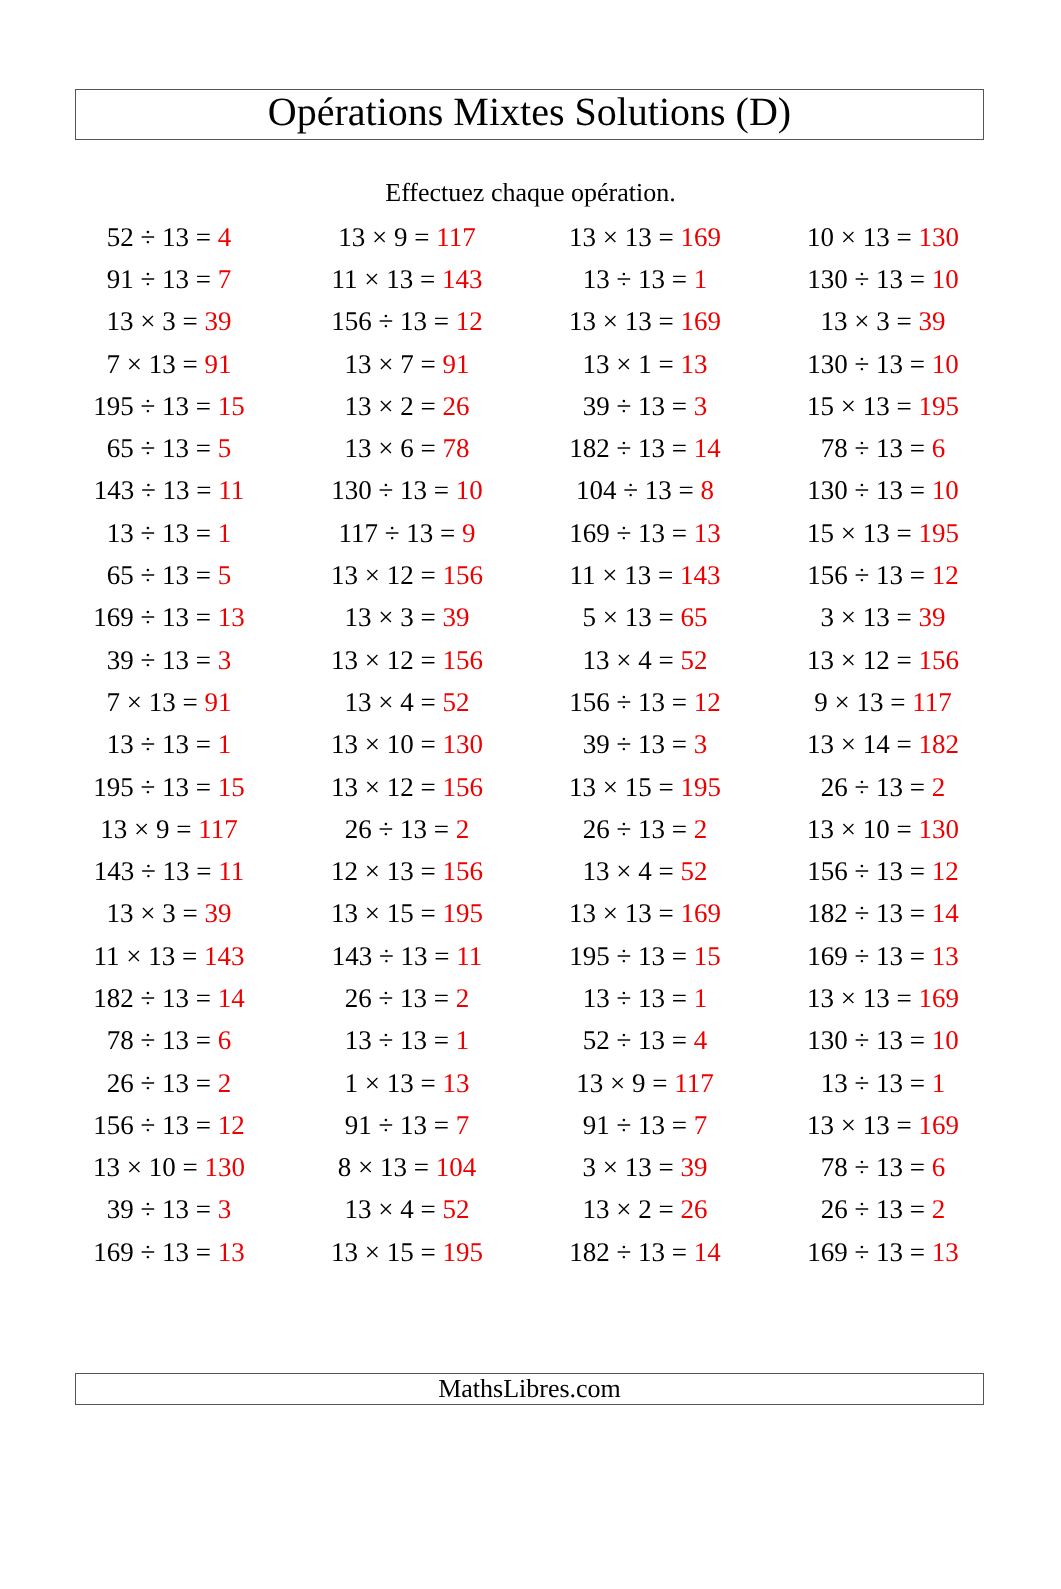Opérations Mixtes Solutions (D)
Effectuez chaque opération.
| 52 ÷ 13 = 4 | 13 × 9 = 117 | 13 × 13 = 169 | 10 × 13 = 130 |
| 91 ÷ 13 = 7 | 11 × 13 = 143 | 13 ÷ 13 = 1 | 130 ÷ 13 = 10 |
| 13 × 3 = 39 | 156 ÷ 13 = 12 | 13 × 13 = 169 | 13 × 3 = 39 |
| 7 × 13 = 91 | 13 × 7 = 91 | 13 × 1 = 13 | 130 ÷ 13 = 10 |
| 195 ÷ 13 = 15 | 13 × 2 = 26 | 39 ÷ 13 = 3 | 15 × 13 = 195 |
| 65 ÷ 13 = 5 | 13 × 6 = 78 | 182 ÷ 13 = 14 | 78 ÷ 13 = 6 |
| 143 ÷ 13 = 11 | 130 ÷ 13 = 10 | 104 ÷ 13 = 8 | 130 ÷ 13 = 10 |
| 13 ÷ 13 = 1 | 117 ÷ 13 = 9 | 169 ÷ 13 = 13 | 15 × 13 = 195 |
| 65 ÷ 13 = 5 | 13 × 12 = 156 | 11 × 13 = 143 | 156 ÷ 13 = 12 |
| 169 ÷ 13 = 13 | 13 × 3 = 39 | 5 × 13 = 65 | 3 × 13 = 39 |
| 39 ÷ 13 = 3 | 13 × 12 = 156 | 13 × 4 = 52 | 13 × 12 = 156 |
| 7 × 13 = 91 | 13 × 4 = 52 | 156 ÷ 13 = 12 | 9 × 13 = 117 |
| 13 ÷ 13 = 1 | 13 × 10 = 130 | 39 ÷ 13 = 3 | 13 × 14 = 182 |
| 195 ÷ 13 = 15 | 13 × 12 = 156 | 13 × 15 = 195 | 26 ÷ 13 = 2 |
| 13 × 9 = 117 | 26 ÷ 13 = 2 | 26 ÷ 13 = 2 | 13 × 10 = 130 |
| 143 ÷ 13 = 11 | 12 × 13 = 156 | 13 × 4 = 52 | 156 ÷ 13 = 12 |
| 13 × 3 = 39 | 13 × 15 = 195 | 13 × 13 = 169 | 182 ÷ 13 = 14 |
| 11 × 13 = 143 | 143 ÷ 13 = 11 | 195 ÷ 13 = 15 | 169 ÷ 13 = 13 |
| 182 ÷ 13 = 14 | 26 ÷ 13 = 2 | 13 ÷ 13 = 1 | 13 × 13 = 169 |
| 78 ÷ 13 = 6 | 13 ÷ 13 = 1 | 52 ÷ 13 = 4 | 130 ÷ 13 = 10 |
| 26 ÷ 13 = 2 | 1 × 13 = 13 | 13 × 9 = 117 | 13 ÷ 13 = 1 |
| 156 ÷ 13 = 12 | 91 ÷ 13 = 7 | 91 ÷ 13 = 7 | 13 × 13 = 169 |
| 13 × 10 = 130 | 8 × 13 = 104 | 3 × 13 = 39 | 78 ÷ 13 = 6 |
| 39 ÷ 13 = 3 | 13 × 4 = 52 | 13 × 2 = 26 | 26 ÷ 13 = 2 |
| 169 ÷ 13 = 13 | 13 × 15 = 195 | 182 ÷ 13 = 14 | 169 ÷ 13 = 13 |
MathsLibres.com